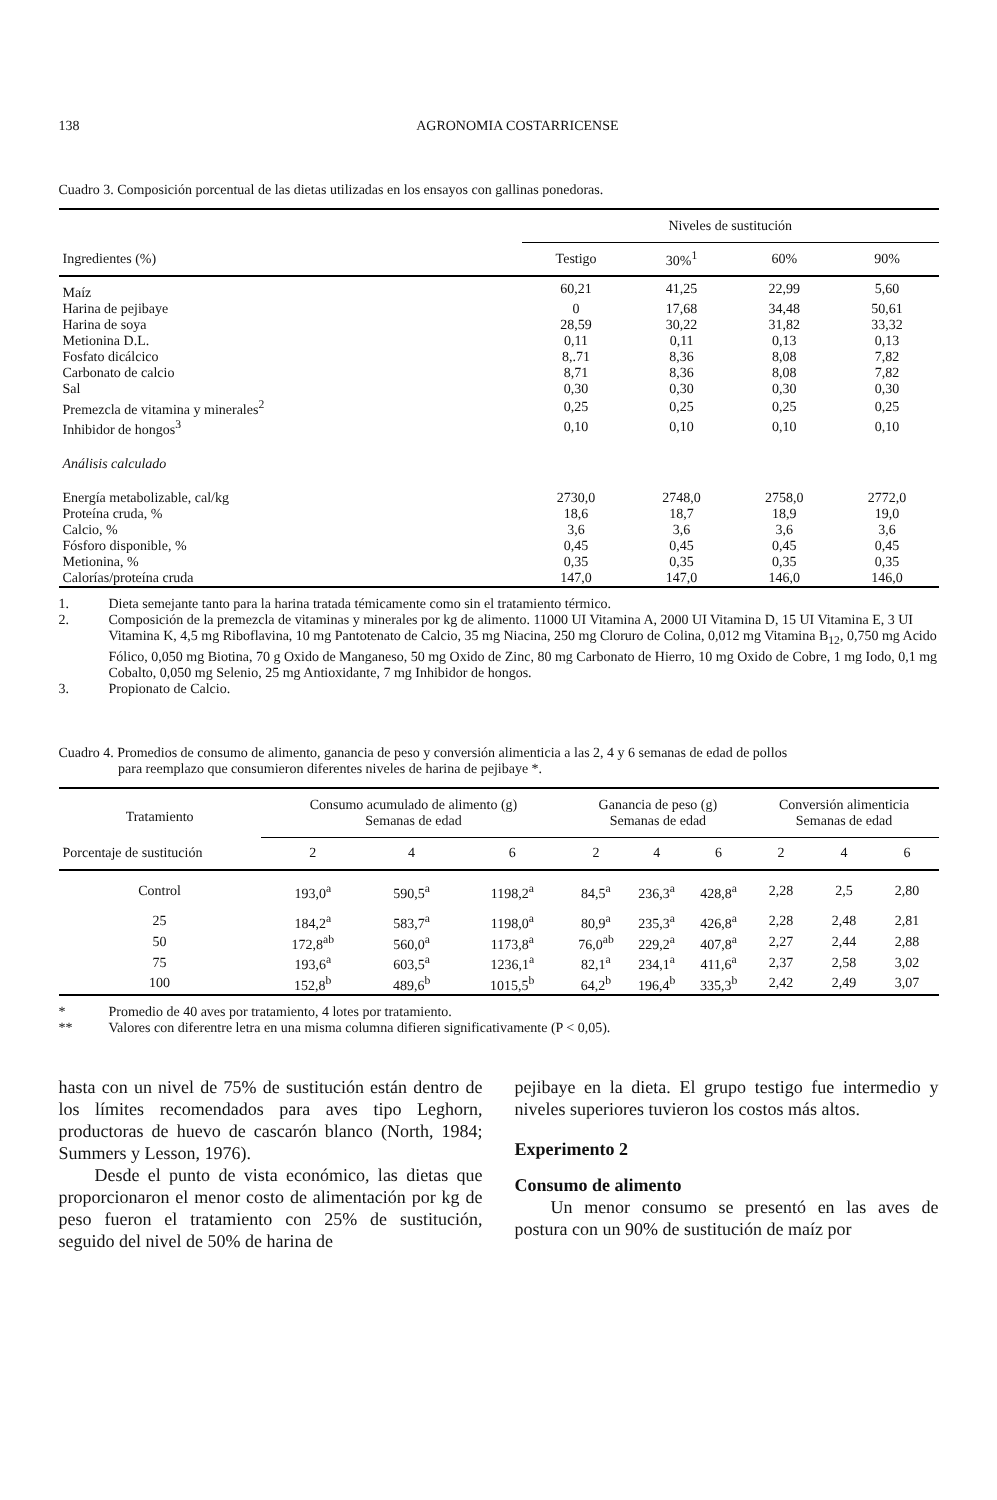138 AGRONOMIA COSTARRICENSE
Cuadro 3. Composición porcentual de las dietas utilizadas en los ensayos con gallinas ponedoras.
| | Niveles de sustitución | | | |
| Ingredientes (%) | Testigo | 30%<sup>1</sup> | 60% | 90% |
| Maíz | 60,21 | 41,25 | 22,99 | 5,60 |
| Harina de pejibaye | 0 | 17,68 | 34,48 | 50,61 |
| Harina de soya | 28,59 | 30,22 | 31,82 | 33,32 |
| Metionina D.L. | 0,11 | 0,11 | 0,13 | 0,13 |
| Fosfato dicálcico | 8,.71 | 8,36 | 8,08 | 7,82 |
| Carbonato de calcio | 8,71 | 8,36 | 8,08 | 7,82 |
| Sal | 0,30 | 0,30 | 0,30 | 0,30 |
| Premezcla de vitamina y minerales<sup>2</sup> | 0,25 | 0,25 | 0,25 | 0,25 |
| Inhibidor de hongos<sup>3</sup> | 0,10 | 0,10 | 0,10 | 0,10 |
| Análisis calculado | | | | |
| Energía metabolizable, cal/kg | 2730,0 | 2748,0 | 2758,0 | 2772,0 |
| Proteína cruda, % | 18,6 | 18,7 | 18,9 | 19,0 |
| Calcio, % | 3,6 | 3,6 | 3,6 | 3,6 |
| Fósforo disponible, % | 0,45 | 0,45 | 0,45 | 0,45 |
| Metionina, % | 0,35 | 0,35 | 0,35 | 0,35 |
| Calorías/proteína cruda | 147,0 | 147,0 | 146,0 | 146,0 |
1. Dieta semejante tanto para la harina tratada témicamente como sin el tratamiento térmico.
2. Composición de la premezcla de vitaminas y minerales por kg de alimento. 11000 UI Vitamina A, 2000 UI Vitamina D, 15 UI Vitamina E, 3 UI Vitamina K, 4,5 mg Riboflavina, 10 mg Pantotenato de Calcio, 35 mg Niacina, 250 mg Cloruro de Colina, 0,012 mg Vitamina B<sub>12</sub>, 0,750 mg Acido Fólico, 0,050 mg Biotina, 70 g Oxido de Manganeso, 50 mg Oxido de Zinc, 80 mg Carbonato de Hierro, 10 mg Oxido de Cobre, 1 mg Iodo, 0,1 mg Cobalto, 0,050 mg Selenio, 25 mg Antioxidante, 7 mg Inhibidor de hongos.
3. Propionato de Calcio.
Cuadro 4. Promedios de consumo de alimento, ganancia de peso y conversión alimenticia a las 2, 4 y 6 semanas de edad de pollos
para reemplazo que consumieron diferentes niveles de harina de pejibaye *.
| Tratamiento | Consumo acumulado de alimento (g) Semanas de edad | | | Ganancia de peso (g) Semanas de edad | | | Conversión alimenticia Semanas de edad | | |
| Porcentaje de sustitución | 2 | 4 | 6 | 2 | 4 | 6 | 2 | 4 | 6 |
| Control | 193,0<sup>a</sup> | 590,5<sup>a</sup> | 1198,2<sup>a</sup> | 84,5<sup>a</sup> | 236,3<sup>a</sup> | 428,8<sup>a</sup> | 2,28 | 2,5 | 2,80 |
| 25 | 184,2<sup>a</sup> | 583,7<sup>a</sup> | 1198,0<sup>a</sup> | 80,9<sup>a</sup> | 235,3<sup>a</sup> | 426,8<sup>a</sup> | 2,28 | 2,48 | 2,81 |
| 50 | 172,8<sup>ab</sup> | 560,0<sup>a</sup> | 1173,8<sup>a</sup> | 76,0<sup>ab</sup> | 229,2<sup>a</sup> | 407,8<sup>a</sup> | 2,27 | 2,44 | 2,88 |
| 75 | 193,6<sup>a</sup> | 603,5<sup>a</sup> | 1236,1<sup>a</sup> | 82,1<sup>a</sup> | 234,1<sup>a</sup> | 411,6<sup>a</sup> | 2,37 | 2,58 | 3,02 |
| 100 | 152,8<sup>b</sup> | 489,6<sup>b</sup> | 1015,5<sup>b</sup> | 64,2<sup>b</sup> | 196,4<sup>b</sup> | 335,3<sup>b</sup> | 2,42 | 2,49 | 3,07 |
* Promedio de 40 aves por tratamiento, 4 lotes por tratamiento.
** Valores con diferentre letra en una misma columna difieren significativamente (P < 0,05).
hasta con un nivel de 75% de sustitución están dentro de los límites recomendados para aves tipo Leghorn, productoras de huevo de cascarón blanco (North, 1984; Summers y Lesson, 1976).
Desde el punto de vista económico, las dietas que proporcionaron el menor costo de alimentación por kg de peso fueron el tratamiento con 25% de sustitución, seguido del nivel de 50% de harina de
pejibaye en la dieta. El grupo testigo fue intermedio y niveles superiores tuvieron los costos más altos.
Experimento 2
Consumo de alimento
Un menor consumo se presentó en las aves de postura con un 90% de sustitución de maíz por